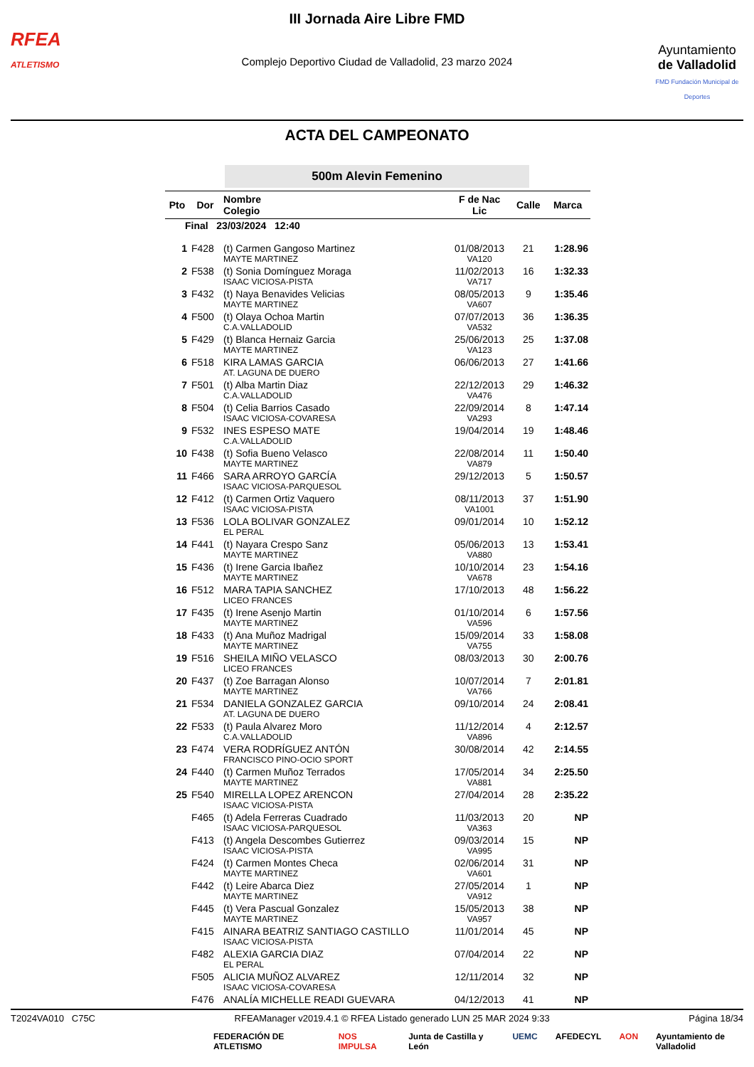RFEA
ATLETISMO
III Jornada Aire Libre FMD
Complejo Deportivo Ciudad de Valladolid, 23 marzo 2024
Ayuntamiento
de Valladolid
FMD Fundación Municipal de Deportes
ACTA DEL CAMPEONATO
500m Alevin Femenino
| Pto | Dor | Nombre Colegio | F de Nac Lic | Calle | Marca |
| --- | --- | --- | --- | --- | --- |
| Final 23/03/2024 12:40 | | | | | |
| 1 | F428 | (t) Carmen Gangoso Martinez MAYTE MARTINEZ | 01/08/2013 VA120 | 21 | 1:28.96 |
| 2 | F538 | (t) Sonia Domínguez Moraga ISAAC VICIOSA-PISTA | 11/02/2013 VA717 | 16 | 1:32.33 |
| 3 | F432 | (t) Naya Benavides Velicias MAYTE MARTINEZ | 08/05/2013 VA607 | 9 | 1:35.46 |
| 4 | F500 | (t) Olaya Ochoa Martin C.A.VALLADOLID | 07/07/2013 VA532 | 36 | 1:36.35 |
| 5 | F429 | (t) Blanca Hernaiz Garcia MAYTE MARTINEZ | 25/06/2013 VA123 | 25 | 1:37.08 |
| 6 | F518 | KIRA LAMAS GARCIA AT. LAGUNA DE DUERO | 06/06/2013 | 27 | 1:41.66 |
| 7 | F501 | (t) Alba Martin Diaz C.A.VALLADOLID | 22/12/2013 VA476 | 29 | 1:46.32 |
| 8 | F504 | (t) Celia Barrios Casado ISAAC VICIOSA-COVARESA | 22/09/2014 VA293 | 8 | 1:47.14 |
| 9 | F532 | INES ESPESO MATE C.A.VALLADOLID | 19/04/2014 | 19 | 1:48.46 |
| 10 | F438 | (t) Sofia Bueno Velasco MAYTE MARTINEZ | 22/08/2014 VA879 | 11 | 1:50.40 |
| 11 | F466 | SARA ARROYO GARCÍA ISAAC VICIOSA-PARQUESOL | 29/12/2013 | 5 | 1:50.57 |
| 12 | F412 | (t) Carmen Ortiz Vaquero ISAAC VICIOSA-PISTA | 08/11/2013 VA1001 | 37 | 1:51.90 |
| 13 | F536 | LOLA BOLIVAR GONZALEZ EL PERAL | 09/01/2014 | 10 | 1:52.12 |
| 14 | F441 | (t) Nayara Crespo Sanz MAYTE MARTINEZ | 05/06/2013 VA880 | 13 | 1:53.41 |
| 15 | F436 | (t) Irene Garcia Ibañez MAYTE MARTINEZ | 10/10/2014 VA678 | 23 | 1:54.16 |
| 16 | F512 | MARA TAPIA SANCHEZ LICEO FRANCES | 17/10/2013 | 48 | 1:56.22 |
| 17 | F435 | (t) Irene Asenjo Martin MAYTE MARTINEZ | 01/10/2014 VA596 | 6 | 1:57.56 |
| 18 | F433 | (t) Ana Muñoz Madrigal MAYTE MARTINEZ | 15/09/2014 VA755 | 33 | 1:58.08 |
| 19 | F516 | SHEILA MIÑO VELASCO LICEO FRANCES | 08/03/2013 | 30 | 2:00.76 |
| 20 | F437 | (t) Zoe Barragan Alonso MAYTE MARTINEZ | 10/07/2014 VA766 | 7 | 2:01.81 |
| 21 | F534 | DANIELA GONZALEZ GARCIA AT. LAGUNA DE DUERO | 09/10/2014 | 24 | 2:08.41 |
| 22 | F533 | (t) Paula Alvarez Moro C.A.VALLADOLID | 11/12/2014 VA896 | 4 | 2:12.57 |
| 23 | F474 | VERA RODRÍGUEZ ANTÓN FRANCISCO PINO-OCIO SPORT | 30/08/2014 | 42 | 2:14.55 |
| 24 | F440 | (t) Carmen Muñoz Terrados MAYTE MARTINEZ | 17/05/2014 VA881 | 34 | 2:25.50 |
| 25 | F540 | MIRELLA LOPEZ ARENCON ISAAC VICIOSA-PISTA | 27/04/2014 | 28 | 2:35.22 |
| | F465 | (t) Adela Ferreras Cuadrado ISAAC VICIOSA-PARQUESOL | 11/03/2013 VA363 | 20 | NP |
| | F413 | (t) Angela Descombes Gutierrez ISAAC VICIOSA-PISTA | 09/03/2014 VA995 | 15 | NP |
| | F424 | (t) Carmen Montes Checa MAYTE MARTINEZ | 02/06/2014 VA601 | 31 | NP |
| | F442 | (t) Leire Abarca Diez MAYTE MARTINEZ | 27/05/2014 VA912 | 1 | NP |
| | F445 | (t) Vera Pascual Gonzalez MAYTE MARTINEZ | 15/05/2013 VA957 | 38 | NP |
| | F415 | AINARA BEATRIZ SANTIAGO CASTILLO ISAAC VICIOSA-PISTA | 11/01/2014 | 45 | NP |
| | F482 | ALEXIA GARCIA DIAZ EL PERAL | 07/04/2014 | 22 | NP |
| | F505 | ALICIA MUÑOZ ALVAREZ ISAAC VICIOSA-COVARESA | 12/11/2014 | 32 | NP |
| | F476 | ANALÍA MICHELLE READI GUEVARA | 04/12/2013 | 41 | NP |
T2024VA010 C75C RFEAManager v2019.4.1 © RFEA Listado generado LUN 25 MAR 2024 9:33 Página 18/34
FEDERACIÓN DE ATLETISMO NOS IMPULSA Junta de Castilla y León UEMC AFEDECYL AON Ayuntamiento de Valladolid